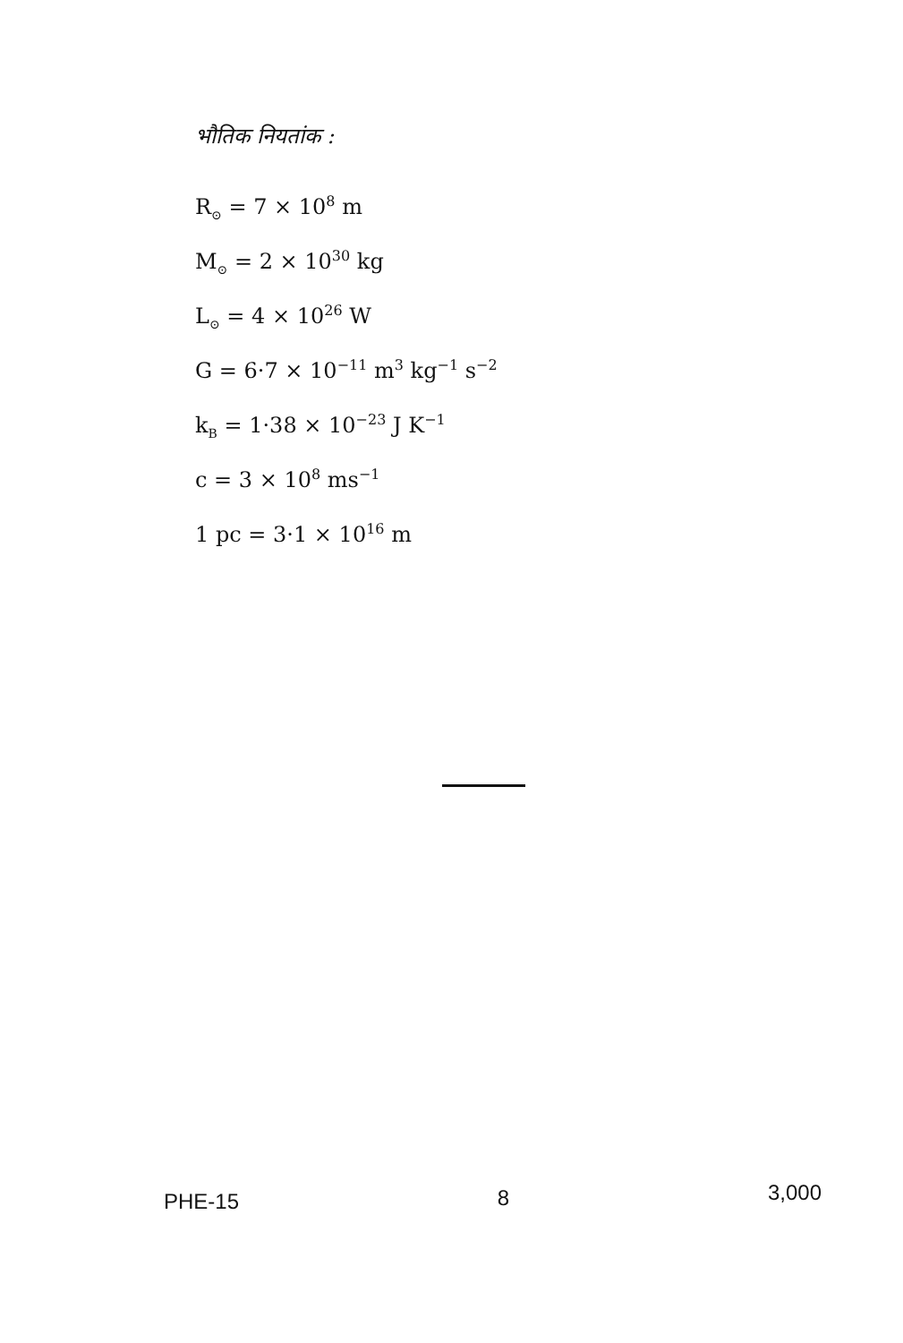भौतिक नियतांक :
R<sub>⊙</sub> = 7 × 10<sup>8</sup> m
M<sub>⊙</sub> = 2 × 10<sup>30</sup> kg
L<sub>⊙</sub> = 4 × 10<sup>26</sup> W
G = 6·7 × 10<sup>−11</sup> m<sup>3</sup> kg<sup>−1</sup> s<sup>−2</sup>
k<sub>B</sub> = 1·38 × 10<sup>−23</sup> J K<sup>−1</sup>
c = 3 × 10<sup>8</sup> ms<sup>−1</sup>
1 pc = 3·1 × 10<sup>16</sup> m
PHE-15 8 3,000